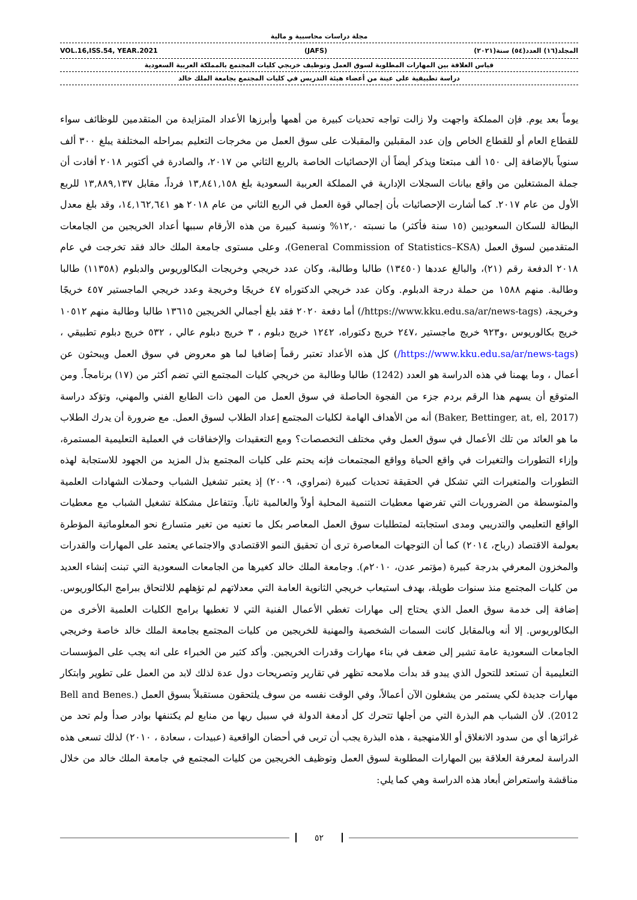مجلة دراسات محاسبية و مالية
VOL.16,ISS.54, YEAR.2021 (JAFS) المجلد(١٦) العدد(٥٤) سنة(٢٠٢١)
قياس العلاقة بين المهارات المطلوبة لسوق العمل وتوظيف خريجي كليات المجتمع بالمملكة العربية السعودية
دراسة تطبيقية على عينة من أعضاء هيئة التدريس في كليات المجتمع بجامعة الملك خالد
يوماً بعد يوم. فإن المملكة واجهت ولا زالت تواجه تحديات كبيرة من أهمها وأبرزها الأعداد المتزايدة من المتقدمين للوظائف سواء للقطاع العام أو للقطاع الخاص وإن عدد المقبلين والمقبلات على سوق العمل من مخرجات التعليم بمراحله المختلفة يبلغ ٣٠٠ ألف سنوياً بالإضافة إلى ١٥٠ ألف مبتعثا ويذكر أيضاً أن الإحصائيات الخاصة بالربع الثاني من ٢٠١٧، والصادرة في أكتوبر ٢٠١٨ أفادت أن جملة المشتغلين من واقع بيانات السجلات الإدارية في المملكة العربية السعودية بلغ ١٣,٨٤١,١٥٨ فرداً، مقابل ١٣,٨٨٩,١٣٧ للربع الأول من عام ٢٠١٧. كما أشارت الإحصائيات بأن إجمالي قوة العمل في الربع الثاني من عام ٢٠١٨ هو ١٤,١٦٢,٦٤١، وقد بلغ معدل البطالة للسكان السعوديين (١٥ سنة فأكثر) ما نسبته ١٢,٠% ونسبة كبيرة من هذه الأرقام سببها أعداد الخريجين من الجامعات المتقدمين لسوق العمل (General Commission of Statistics–KSA)، وعلى مستوى جامعة الملك خالد فقد تخرجت في عام ٢٠١٨ الدفعة رقم (٢١)، والبالغ عددها (١٣٤٥٠) طالبا وطالبة، وكان عدد خريجي وخريجات البكالوريوس والدبلوم (١١٣٥٨) طالبا وطالبة. منهم ١٥٨٨ من حملة درجة الدبلوم. وكان عدد خريجي الدكتوراه ٤٧ خريجًا وخريجة وعدد خريجي الماجستير ٤٥٧ خريجًا وخريجة، (https://www.kku.edu.sa/ar/news-tags/) أما دفعة ٢٠٢٠ فقد بلغ أجمالي الخريجين ١٣٦١٥ طالبا وطالبة منهم ١٠٥١٢ خريج بكالوريوس ،و٩٢٣ خريج ماجستير ،٢٤٧ خريج دكتوراه، ١٢٤٢ خريج دبلوم ، ٣ خريج دبلوم عالي ، ٥٣٢ خريج دبلوم تطبيقي ، (https://www.kku.edu.sa/ar/news-tags/) كل هذه الأعداد تعتبر رقماً إضافيا لما هو معروض في سوق العمل ويبحثون عن أعمال ، وما يهمنا في هذه الدراسة هو العدد (1242) طالبا وطالبة من خريجي كليات المجتمع التي تضم أكثر من (١٧) برنامجاً. ومن المتوقع أن يسهم هذا الرقم بردم جزء من الفجوة الحاصلة في سوق العمل من المهن ذات الطابع الفني والمهني، وتؤكد دراسة (Baker, Bettinger, at, el, 2017) أنه من الأهداف الهامة لكليات المجتمع إعداد الطلاب لسوق العمل. مع ضرورة أن يدرك الطلاب ما هو العائد من تلك الأعمال في سوق العمل وفي مختلف التخصصات؟ ومع التعقيدات والإخفاقات في العملية التعليمية المستمرة، وإزاء التطورات والتغيرات في واقع الحياة وواقع المجتمعات فإنه يحتم على كليات المجتمع بذل المزيد من الجهود للاستجابة لهذه التطورات والمتغيرات التي تشكل في الحقيقة تحديات كبيرة (نمراوي، ٢٠٠٩) إذ يعتبر تشغيل الشباب وحملات الشهادات العلمية والمتوسطة من الضروريات التي تفرضها معطيات التنمية المحلية أولاً والعالمية ثانياً. وتتفاعل مشكلة تشغيل الشباب مع معطيات الواقع التعليمي والتدريبي ومدى استجابته لمتطلبات سوق العمل المعاصر بكل ما تعنيه من تغير متسارع نحو المعلوماتية المؤطرة بعولمة الاقتصاد (رباح، ٢٠١٤) كما أن التوجهات المعاصرة ترى أن تحقيق النمو الاقتصادي والاجتماعي يعتمد على المهارات والقدرات والمخزون المعرفي بدرجة كبيرة (مؤتمر عدن، ٢٠١٠م). وجامعة الملك خالد كغيرها من الجامعات السعودية التي تبنت إنشاء العديد من كليات المجتمع منذ سنوات طويلة، بهدف استيعاب خريجي الثانوية العامة التي معدلاتهم لم تؤهلهم للالتحاق ببرامج البكالوريوس. إضافة إلى خدمة سوق العمل الذي يحتاج إلى مهارات تغطي الأعمال الفنية التي لا تغطيها برامج الكليات العلمية الأخرى من البكالوريوس. إلا أنه وبالمقابل كانت السمات الشخصية والمهنية للخريجين من كليات المجتمع بجامعة الملك خالد خاصة وخريجي الجامعات السعودية عامة تشير إلى ضعف في بناء مهارات وقدرات الخريجين. وأكد كثير من الخبراء على انه يجب على المؤسسات التعليمية أن تستعد للتحول الذي يبدو قد بدأت ملامحه تظهر في تقارير وتصريحات دول عدة لذلك لابد من العمل على تطوير وابتكار مهارات جديدة لكي يستمر من يشغلون الآن أعمالاً، وفي الوقت نفسه من سوف يلتحقون مستقبلاً بسوق العمل (Bell and Benes. 2012). لأن الشباب هم البذرة التي من أجلها تتحرك كل أدمغة الدولة في سبيل ريها من منابع لم يكتنفها بوادر صدأ ولم تحد من غرائزها أي من سدود الانغلاق أو اللامنهجية ، هذه البذرة يجب أن تربى في أحضان الواقعية (عبيدات ، سعادة ، ٢٠١٠) لذلك تسعى هذه الدراسة لمعرفة العلاقة بين المهارات المطلوبة لسوق العمل وتوظيف الخريجين من كليات المجتمع في جامعة الملك خالد من خلال مناقشة واستعراض أبعاد هذه الدراسة وهي كما يلي:
٥٢